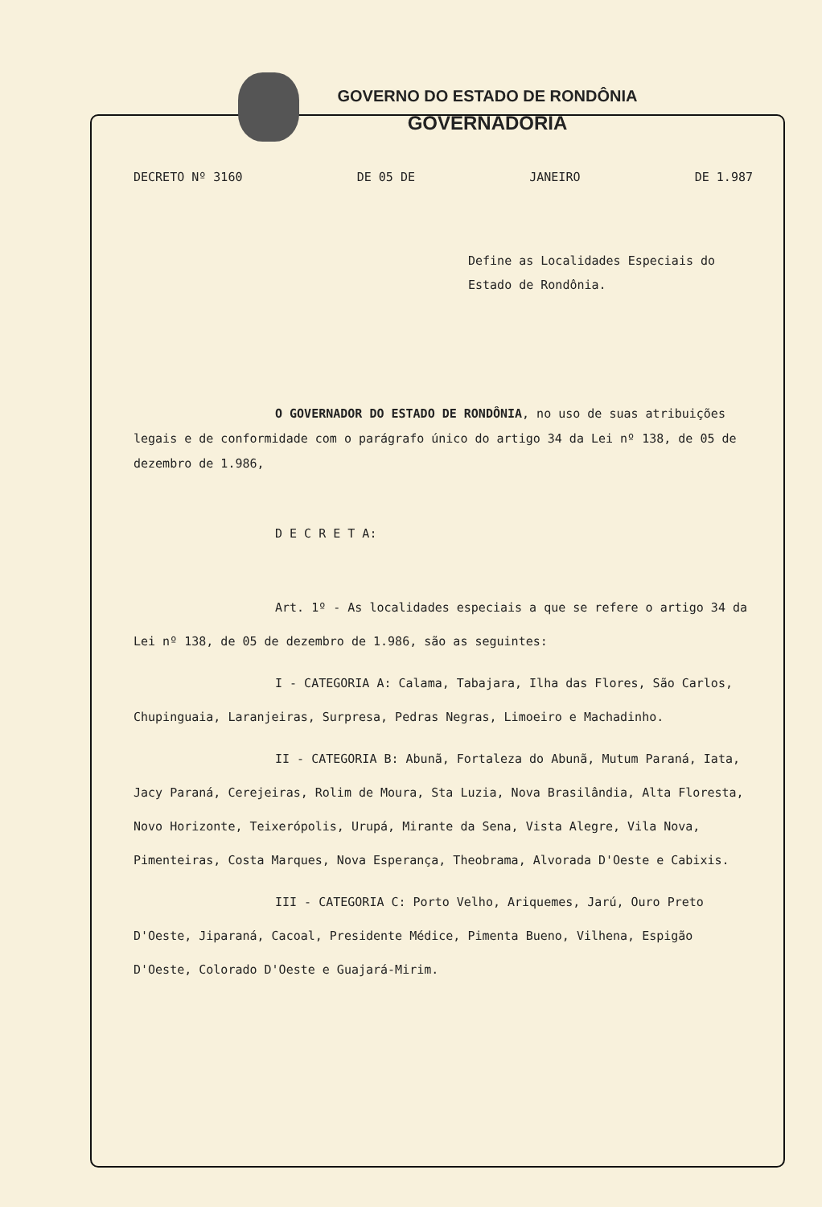GOVERNO DO ESTADO DE RONDÔNIA
GOVERNADORIA
DECRETO Nº 3160 DE 05 DE JANEIRO DE 1.987
Define as Localidades Especiais do Estado de Rondônia.
O GOVERNADOR DO ESTADO DE RONDÔNIA, no uso de suas atribuições legais e de conformidade com o parágrafo único do artigo 34 da Lei nº 138, de 05 de dezembro de 1.986,
D E C R E T A:
Art. 1º - As localidades especiais a que se refere o artigo 34 da Lei nº 138, de 05 de dezembro de 1.986, são as seguintes:
I - CATEGORIA A: Calama, Tabajara, Ilha das Flores, São Carlos, Chupinguaia, Laranjeiras, Surpresa, Pedras Negras, Limoeiro e Machadinho.
II - CATEGORIA B: Abunã, Fortaleza do Abunã, Mutum Paraná, Iata, Jacy Paraná, Cerejeiras, Rolim de Moura, Sta Luzia, Nova Brasilândia, Alta Floresta, Novo Horizonte, Teixerópolis, Urupá, Mirante da Sena, Vista Alegre, Vila Nova, Pimenteiras, Costa Marques, Nova Esperança, Theobrama, Alvorada D'Oeste e Cabixis.
III - CATEGORIA C: Porto Velho, Ariquemes, Jarú, Ouro Preto D'Oeste, Jiparaná, Cacoal, Presidente Médice, Pimenta Bueno, Vilhena, Espigão D'Oeste, Colorado D'Oeste e Guajará-Mirim.